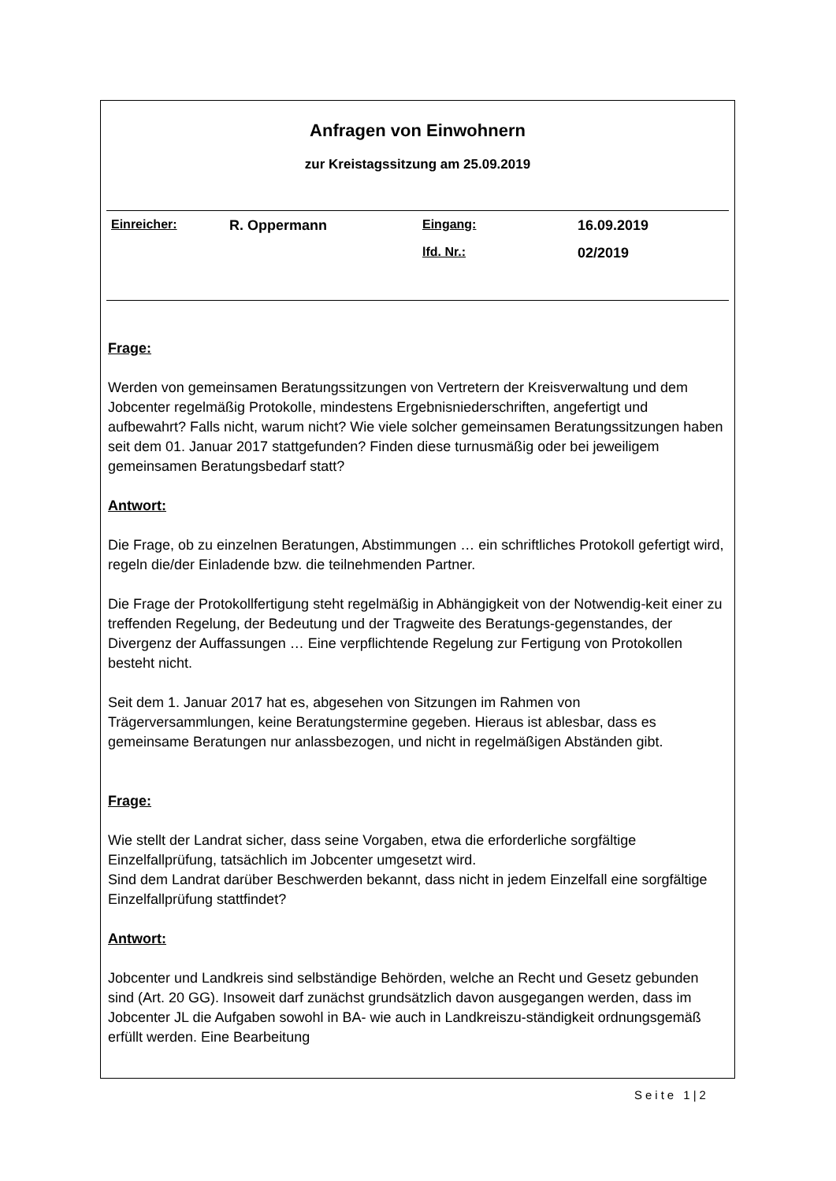Anfragen von Einwohnern
zur Kreistagssitzung am 25.09.2019
| Einreicher: | R. Oppermann | Eingang: | 16.09.2019 |
| | | lfd. Nr.: | 02/2019 |
Frage:
Werden von gemeinsamen Beratungssitzungen von Vertretern der Kreisverwaltung und dem Jobcenter regelmäßig Protokolle, mindestens Ergebnisniederschriften, angefertigt und aufbewahrt? Falls nicht, warum nicht? Wie viele solcher gemeinsamen Beratungssitzungen haben seit dem 01. Januar 2017 stattgefunden? Finden diese turnusmäßig oder bei jeweiligem gemeinsamen Beratungsbedarf statt?
Antwort:
Die Frage, ob zu einzelnen Beratungen, Abstimmungen … ein schriftliches Protokoll gefertigt wird, regeln die/der Einladende bzw. die teilnehmenden Partner.
Die Frage der Protokollfertigung steht regelmäßig in Abhängigkeit von der Notwendig-keit einer zu treffenden Regelung, der Bedeutung und der Tragweite des Beratungs-gegenstandes, der Divergenz der Auffassungen … Eine verpflichtende Regelung zur Fertigung von Protokollen besteht nicht.
Seit dem 1. Januar 2017 hat es, abgesehen von Sitzungen im Rahmen von Trägerversammlungen, keine Beratungstermine gegeben. Hieraus ist ablesbar, dass es gemeinsame Beratungen nur anlassbezogen, und nicht in regelmäßigen Abständen gibt.
Frage:
Wie stellt der Landrat sicher, dass seine Vorgaben, etwa die erforderliche sorgfältige Einzelfallprüfung, tatsächlich im Jobcenter umgesetzt wird.
Sind dem Landrat darüber Beschwerden bekannt, dass nicht in jedem Einzelfall eine sorgfältige Einzelfallprüfung stattfindet?
Antwort:
Jobcenter und Landkreis sind selbständige Behörden, welche an Recht und Gesetz gebunden sind (Art. 20 GG). Insoweit darf zunächst grundsätzlich davon ausgegangen werden, dass im Jobcenter JL die Aufgaben sowohl in BA- wie auch in Landkreiszu-ständigkeit ordnungsgemäß erfüllt werden. Eine Bearbeitung
Seite 1|2